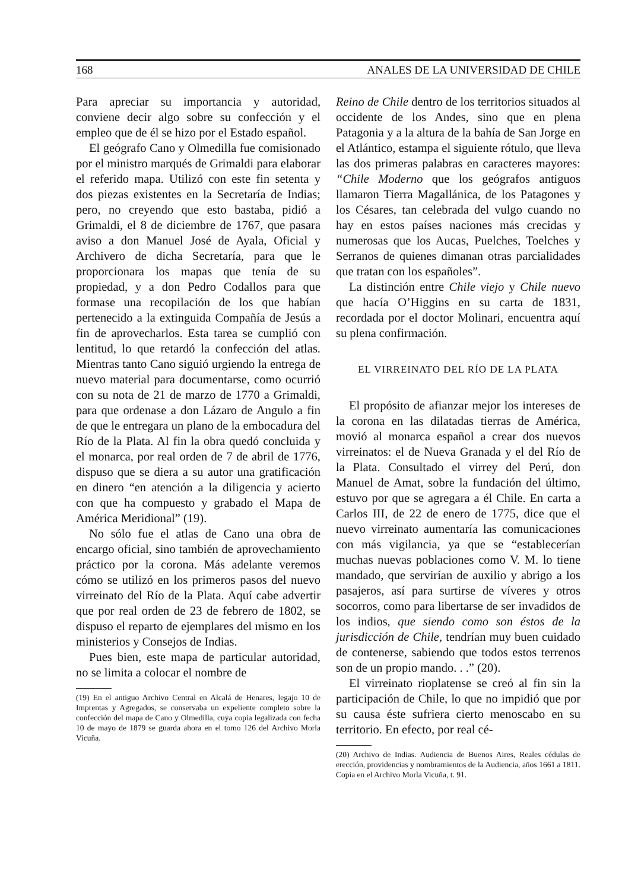168 ANALES DE LA UNIVERSIDAD DE CHILE
Para apreciar su importancia y autoridad, conviene decir algo sobre su confección y el empleo que de él se hizo por el Estado español.
El geógrafo Cano y Olmedilla fue comisionado por el ministro marqués de Grimaldi para elaborar el referido mapa. Utilizó con este fin setenta y dos piezas existentes en la Secretaría de Indias; pero, no creyendo que esto bastaba, pidió a Grimaldi, el 8 de diciembre de 1767, que pasara aviso a don Manuel José de Ayala, Oficial y Archivero de dicha Secretaría, para que le proporcionara los mapas que tenía de su propiedad, y a don Pedro Codallos para que formase una recopilación de los que habían pertenecido a la extinguida Compañía de Jesús a fin de aprovecharlos. Esta tarea se cumplió con lentitud, lo que retardó la confección del atlas. Mientras tanto Cano siguió urgiendo la entrega de nuevo material para documentarse, como ocurrió con su nota de 21 de marzo de 1770 a Grimaldi, para que ordenase a don Lázaro de Angulo a fin de que le entregara un plano de la embocadura del Río de la Plata. Al fin la obra quedó concluida y el monarca, por real orden de 7 de abril de 1776, dispuso que se diera a su autor una gratificación en dinero “en atención a la diligencia y acierto con que ha compuesto y grabado el Mapa de América Meridional” (19).
No sólo fue el atlas de Cano una obra de encargo oficial, sino también de aprovechamiento práctico por la corona. Más adelante veremos cómo se utilizó en los primeros pasos del nuevo virreinato del Río de la Plata. Aquí cabe advertir que por real orden de 23 de febrero de 1802, se dispuso el reparto de ejemplares del mismo en los ministerios y Consejos de Indias.
Pues bien, este mapa de particular autoridad, no se limita a colocar el nombre de
(19) En el antiguo Archivo Central en Alcalá de Henares, legajo 10 de Imprentas y Agregados, se conservaba un expeliente completo sobre la confección del mapa de Cano y Olmedilla, cuya copia legalizada con fecha 10 de mayo de 1879 se guarda ahora en el tomo 126 del Archivo Morla Vicuña.
Reino de Chile dentro de los territorios situados al occidente de los Andes, sino que en plena Patagonia y a la altura de la bahía de San Jorge en el Atlántico, estampa el siguiente rótulo, que lleva las dos primeras palabras en caracteres mayores: “Chile Moderno que los geógrafos antiguos llamaron Tierra Magallánica, de los Patagones y los Césares, tan celebrada del vulgo cuando no hay en estos países naciones más crecidas y numerosas que los Aucas, Puelches, Toelches y Serranos de quienes dimanan otras parcialidades que tratan con los españoles”.
La distinción entre Chile viejo y Chile nuevo que hacía O’Higgins en su carta de 1831, recordada por el doctor Molinari, encuentra aquí su plena confirmación.
EL VIRREINATO DEL RÍO DE LA PLATA
El propósito de afianzar mejor los intereses de la corona en las dilatadas tierras de América, movió al monarca español a crear dos nuevos virreinatos: el de Nueva Granada y el del Río de la Plata. Consultado el virrey del Perú, don Manuel de Amat, sobre la fundación del último, estuvo por que se agregara a él Chile. En carta a Carlos III, de 22 de enero de 1775, dice que el nuevo virreinato aumentaría las comunicaciones con más vigilancia, ya que se “establecerían muchas nuevas poblaciones como V. M. lo tiene mandado, que servirían de auxilio y abrigo a los pasajeros, así para surtirse de víveres y otros socorros, como para libertarse de ser invadidos de los indios, que siendo como son éstos de la jurisdicción de Chile, tendrían muy buen cuidado de contenerse, sabiendo que todos estos terrenos son de un propio mando. . .” (20).
El virreinato rioplatense se creó al fin sin la participación de Chile, lo que no impidió que por su causa éste sufriera cierto menoscabo en su territorio. En efecto, por real cé-
(20) Archivo de Indias. Audiencia de Buenos Aires, Reales cédulas de erección, providencias y nombramientos de la Audiencia, años 1661 a 1811. Copia en el Archivo Morla Vicuña, t. 91.